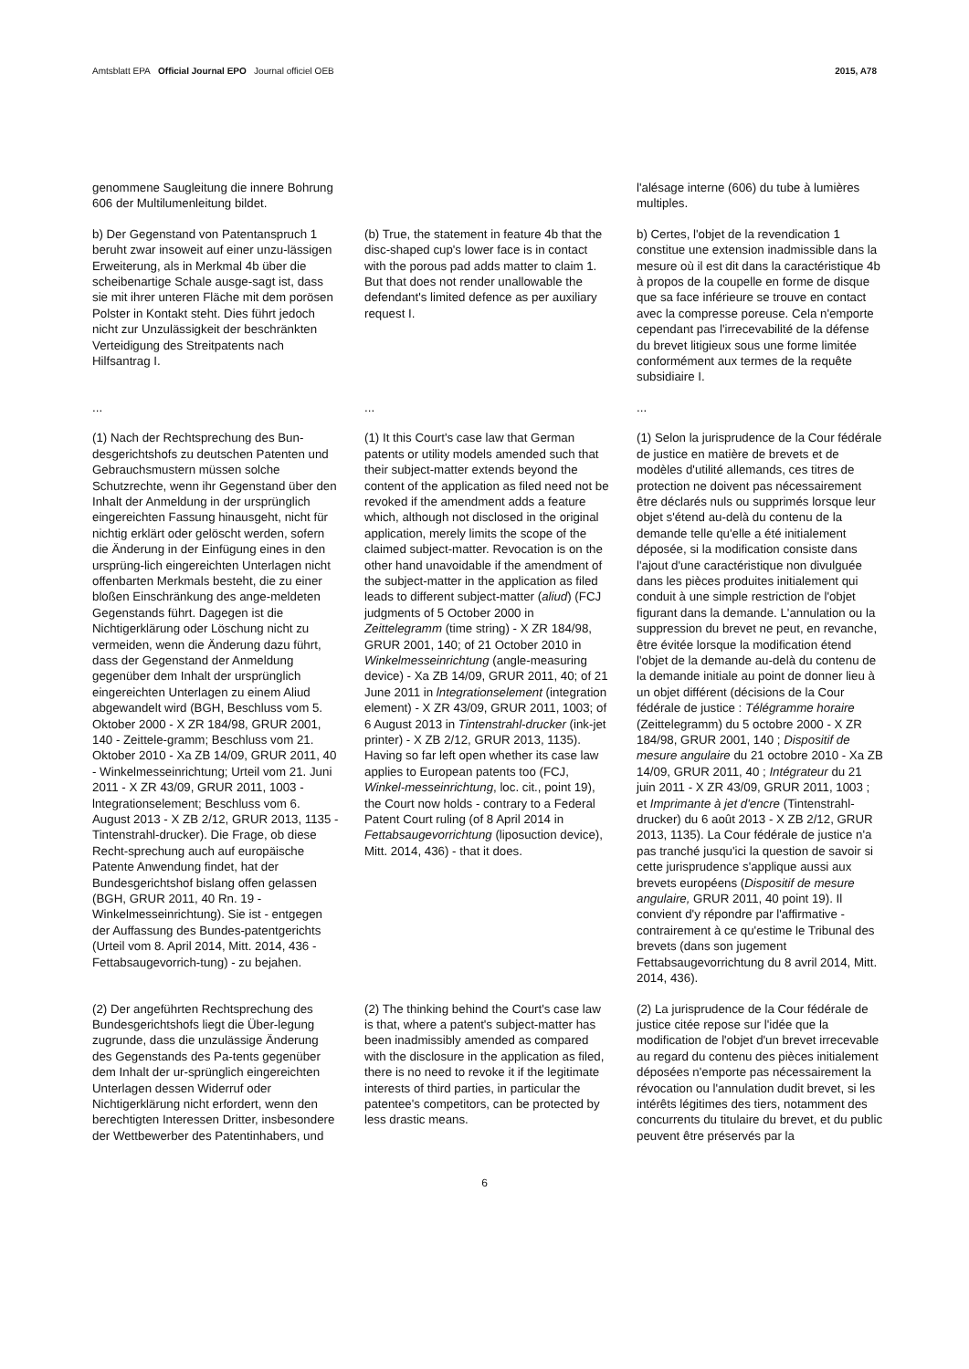Amtsblatt EPA Official Journal EPO Journal officiel OEB
2015, A78
genommene Saugleitung die innere Bohrung 606 der Multilumenleitung bildet.
l'alésage interne (606) du tube à lumières multiples.
b) Der Gegenstand von Patentanspruch 1 beruht zwar insoweit auf einer unzu-lässigen Erweiterung, als in Merkmal 4b über die scheibenartige Schale ausge-sagt ist, dass sie mit ihrer unteren Fläche mit dem porösen Polster in Kontakt steht. Dies führt jedoch nicht zur Unzulässigkeit der beschränkten Verteidigung des Streitpatents nach Hilfsantrag I.
(b) True, the statement in feature 4b that the disc-shaped cup's lower face is in contact with the porous pad adds matter to claim 1. But that does not render unallowable the defendant's limited defence as per auxiliary request I.
b) Certes, l'objet de la revendication 1 constitue une extension inadmissible dans la mesure où il est dit dans la caractéristique 4b à propos de la coupelle en forme de disque que sa face inférieure se trouve en contact avec la compresse poreuse. Cela n'emporte cependant pas l'irrecevabilité de la défense du brevet litigieux sous une forme limitée conformément aux termes de la requête subsidiaire I.
...
...
...
(1) Nach der Rechtsprechung des Bun-desgerichtshofs zu deutschen Patenten und Gebrauchsmustern müssen solche Schutzrechte, wenn ihr Gegenstand über den Inhalt der Anmeldung in der ursprünglich eingereichten Fassung hinausgeht, nicht für nichtig erklärt oder gelöscht werden, sofern die Änderung in der Einfügung eines in den ursprüng-lich eingereichten Unterlagen nicht offenbarten Merkmals besteht, die zu einer bloßen Einschränkung des ange-meldeten Gegenstands führt. Dagegen ist die Nichtigerklärung oder Löschung nicht zu vermeiden, wenn die Änderung dazu führt, dass der Gegenstand der Anmeldung gegenüber dem Inhalt der ursprünglich eingereichten Unterlagen zu einem Aliud abgewandelt wird (BGH, Beschluss vom 5. Oktober 2000 - X ZR 184/98, GRUR 2001, 140 - Zeittele-gramm; Beschluss vom 21. Oktober 2010 - Xa ZB 14/09, GRUR 2011, 40 - Winkelmesseinrichtung; Urteil vom 21. Juni 2011 - X ZR 43/09, GRUR 2011, 1003 - lntegrationselement; Beschluss vom 6. August 2013 - X ZB 2/12, GRUR 2013, 1135 - Tintenstrahl-drucker). Die Frage, ob diese Recht-sprechung auch auf europäische Patente Anwendung findet, hat der Bundesgerichtshof bislang offen gelassen (BGH, GRUR 2011, 40 Rn. 19 - Winkelmesseinrichtung). Sie ist - entgegen der Auffassung des Bundes-patentgerichts (Urteil vom 8. April 2014, Mitt. 2014, 436 - Fettabsaugevorrich-tung) - zu bejahen.
(1) It this Court's case law that German patents or utility models amended such that their subject-matter extends beyond the content of the application as filed need not be revoked if the amendment adds a feature which, although not disclosed in the original application, merely limits the scope of the claimed subject-matter. Revocation is on the other hand unavoidable if the amendment of the subject-matter in the application as filed leads to different subject-matter (aliud) (FCJ judgments of 5 October 2000 in Zeittelegramm (time string) - X ZR 184/98, GRUR 2001, 140; of 21 October 2010 in Winkelmesseinrichtung (angle-measuring device) - Xa ZB 14/09, GRUR 2011, 40; of 21 June 2011 in lntegrationselement (integration element) - X ZR 43/09, GRUR 2011, 1003; of 6 August 2013 in Tintenstrahl-drucker (ink-jet printer) - X ZB 2/12, GRUR 2013, 1135). Having so far left open whether its case law applies to European patents too (FCJ, Winkel-messeinrichtung, loc. cit., point 19), the Court now holds - contrary to a Federal Patent Court ruling (of 8 April 2014 in Fettabsaugevorrichtung (liposuction device), Mitt. 2014, 436) - that it does.
(1) Selon la jurisprudence de la Cour fédérale de justice en matière de brevets et de modèles d'utilité allemands, ces titres de protection ne doivent pas nécessairement être déclarés nuls ou supprimés lorsque leur objet s'étend au-delà du contenu de la demande telle qu'elle a été initialement déposée, si la modification consiste dans l'ajout d'une caractéristique non divulguée dans les pièces produites initialement qui conduit à une simple restriction de l'objet figurant dans la demande. L'annulation ou la suppression du brevet ne peut, en revanche, être évitée lorsque la modification étend l'objet de la demande au-delà du contenu de la demande initiale au point de donner lieu à un objet différent (décisions de la Cour fédérale de justice : Télégramme horaire (Zeittelegramm) du 5 octobre 2000 - X ZR 184/98, GRUR 2001, 140 ; Dispositif de mesure angulaire du 21 octobre 2010 - Xa ZB 14/09, GRUR 2011, 40 ; Intégrateur du 21 juin 2011 - X ZR 43/09, GRUR 2011, 1003 ; et Imprimante à jet d'encre (Tintenstrahl-drucker) du 6 août 2013 - X ZB 2/12, GRUR 2013, 1135). La Cour fédérale de justice n'a pas tranché jusqu'ici la question de savoir si cette jurisprudence s'applique aussi aux brevets européens (Dispositif de mesure angulaire, GRUR 2011, 40 point 19). Il convient d'y répondre par l'affirmative - contrairement à ce qu'estime le Tribunal des brevets (dans son jugement Fettabsaugevorrichtung du 8 avril 2014, Mitt. 2014, 436).
(2) Der angeführten Rechtsprechung des Bundesgerichtshofs liegt die Über-legung zugrunde, dass die unzulässige Änderung des Gegenstands des Pa-tents gegenüber dem Inhalt der ur-sprünglich eingereichten Unterlagen dessen Widerruf oder Nichtigerklärung nicht erfordert, wenn den berechtigten Interessen Dritter, insbesondere der Wettbewerber des Patentinhabers, und
(2) The thinking behind the Court's case law is that, where a patent's subject-matter has been inadmissibly amended as compared with the disclosure in the application as filed, there is no need to revoke it if the legitimate interests of third parties, in particular the patentee's competitors, can be protected by less drastic means.
(2) La jurisprudence de la Cour fédérale de justice citée repose sur l'idée que la modification de l'objet d'un brevet irrecevable au regard du contenu des pièces initialement déposées n'emporte pas nécessairement la révocation ou l'annulation dudit brevet, si les intérêts légitimes des tiers, notamment des concurrents du titulaire du brevet, et du public peuvent être préservés par la
6